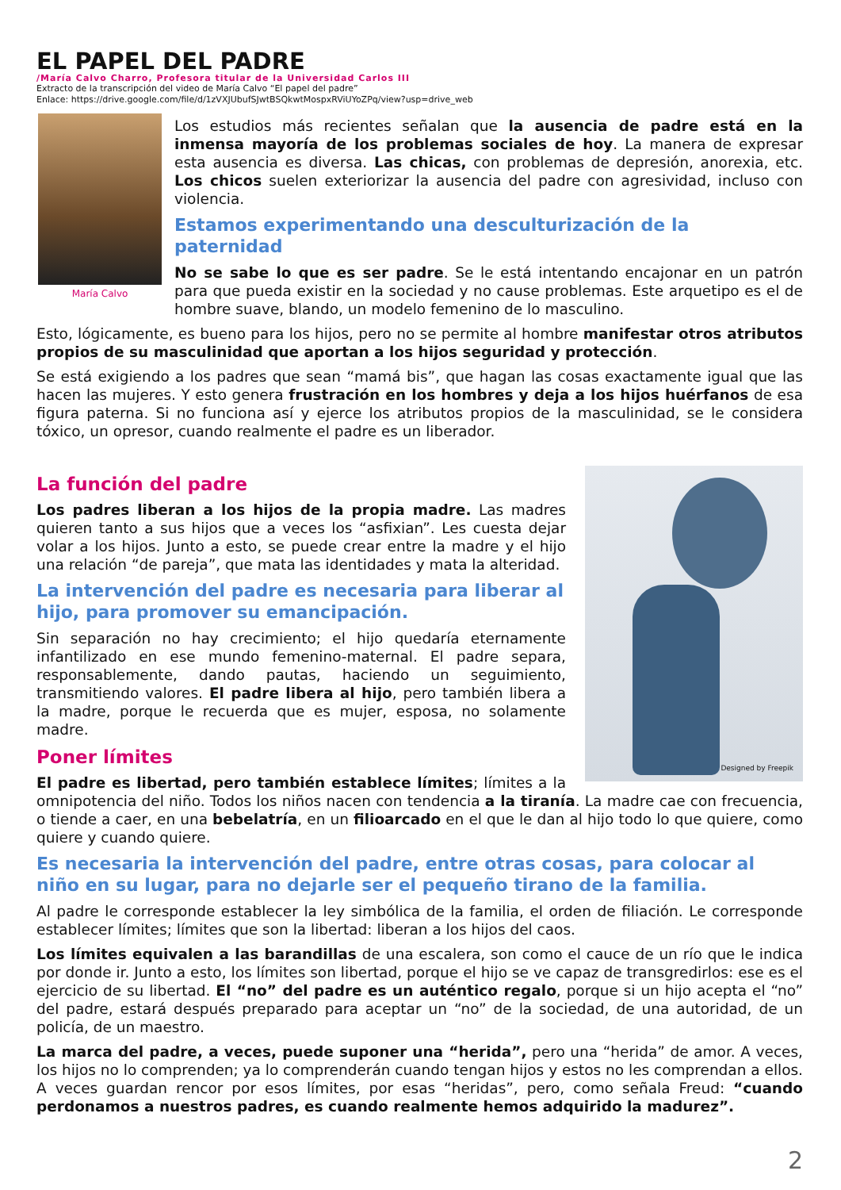EL PAPEL DEL PADRE
/María Calvo Charro, Profesora titular de la Universidad Carlos III
Extracto de la transcripción del video de María Calvo “El papel del padre”
Enlace: https://drive.google.com/file/d/1zVXJUbufSJwtBSQkwtMospxRViUYoZPq/view?usp=drive_web
María Calvo
Los estudios más recientes señalan que la ausencia de padre está en la inmensa mayoría de los problemas sociales de hoy. La manera de expresar esta ausencia es diversa. Las chicas, con problemas de depresión, anorexia, etc. Los chicos suelen exteriorizar la ausencia del padre con agresividad, incluso con violencia.
Estamos experimentando una desculturización de la paternidad
No se sabe lo que es ser padre. Se le está intentando encajonar en un patrón para que pueda existir en la sociedad y no cause problemas. Este arquetipo es el de hombre suave, blando, un modelo femenino de lo masculino.
Esto, lógicamente, es bueno para los hijos, pero no se permite al hombre manifestar otros atributos propios de su masculinidad que aportan a los hijos seguridad y protección.
Se está exigiendo a los padres que sean “mamá bis”, que hagan las cosas exactamente igual que las hacen las mujeres. Y esto genera frustración en los hombres y deja a los hijos huérfanos de esa figura paterna. Si no funciona así y ejerce los atributos propios de la masculinidad, se le considera tóxico, un opresor, cuando realmente el padre es un liberador.
Designed by Freepik
La función del padre
Los padres liberan a los hijos de la propia madre. Las madres quieren tanto a sus hijos que a veces los “asfixian”. Les cuesta dejar volar a los hijos. Junto a esto, se puede crear entre la madre y el hijo una relación “de pareja”, que mata las identidades y mata la alteridad.
La intervención del padre es necesaria para liberar al hijo, para promover su emancipación.
Sin separación no hay crecimiento; el hijo quedaría eternamente infantilizado en ese mundo femenino-maternal. El padre separa, responsablemente, dando pautas, haciendo un seguimiento, transmitiendo valores. El padre libera al hijo, pero también libera a la madre, porque le recuerda que es mujer, esposa, no solamente madre.
Poner límites
El padre es libertad, pero también establece límites; límites a la omnipotencia del niño. Todos los niños nacen con tendencia a la tiranía. La madre cae con frecuencia, o tiende a caer, en una bebelatría, en un filioarcado en el que le dan al hijo todo lo que quiere, como quiere y cuando quiere.
Es necesaria la intervención del padre, entre otras cosas, para colocar al niño en su lugar, para no dejarle ser el pequeño tirano de la familia.
Al padre le corresponde establecer la ley simbólica de la familia, el orden de filiación. Le corresponde establecer límites; límites que son la libertad: liberan a los hijos del caos.
Los límites equivalen a las barandillas de una escalera, son como el cauce de un río que le indica por donde ir. Junto a esto, los límites son libertad, porque el hijo se ve capaz de transgredirlos: ese es el ejercicio de su libertad. El “no” del padre es un auténtico regalo, porque si un hijo acepta el “no” del padre, estará después preparado para aceptar un “no” de la sociedad, de una autoridad, de un policía, de un maestro.
La marca del padre, a veces, puede suponer una “herida”, pero una “herida” de amor. A veces, los hijos no lo comprenden; ya lo comprenderán cuando tengan hijos y estos no les comprendan a ellos. A veces guardan rencor por esos límites, por esas “heridas”, pero, como señala Freud: “cuando perdonamos a nuestros padres, es cuando realmente hemos adquirido la madurez”.
2